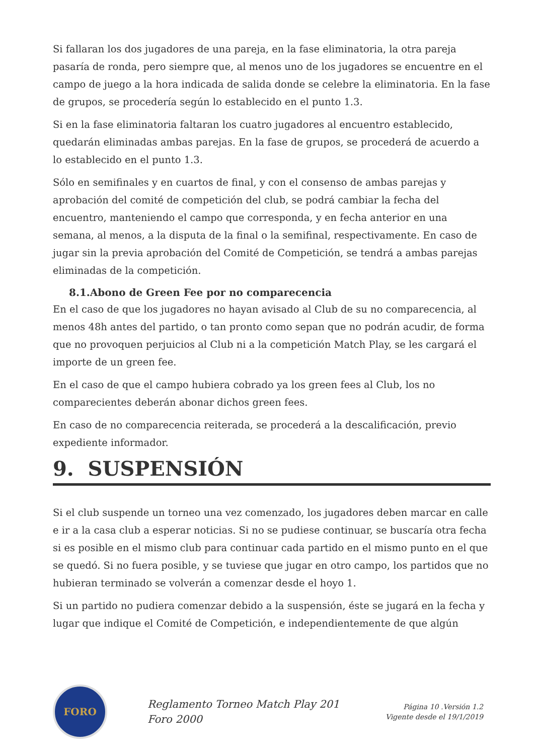Si fallaran los dos jugadores de una pareja, en la fase eliminatoria, la otra pareja pasaría de ronda, pero siempre que, al menos uno de los jugadores se encuentre en el campo de juego a la hora indicada de salida donde se celebre la eliminatoria. En la fase de grupos, se procedería según lo establecido en el punto 1.3.
Si en la fase eliminatoria faltaran los cuatro jugadores al encuentro establecido, quedarán eliminadas ambas parejas. En la fase de grupos, se procederá de acuerdo a lo establecido en el punto 1.3.
Sólo en semifinales y en cuartos de final, y con el consenso de ambas parejas y aprobación del comité de competición del club, se podrá cambiar la fecha del encuentro, manteniendo el campo que corresponda, y en fecha anterior en una semana, al menos, a la disputa de la final o la semifinal, respectivamente. En caso de jugar sin la previa aprobación del Comité de Competición, se tendrá a ambas parejas eliminadas de la competición.
8.1.Abono de Green Fee por no comparecencia
En el caso de que los jugadores no hayan avisado al Club de su no comparecencia, al menos 48h antes del partido, o tan pronto como sepan que no podrán acudir, de forma que no provoquen perjuicios al Club ni a la competición Match Play, se les cargará el importe de un green fee.
En el caso de que el campo hubiera cobrado ya los green fees al Club, los no comparecientes deberán abonar dichos green fees.
En caso de no comparecencia reiterada, se procederá a la descalificación, previo expediente informador.
9. SUSPENSIÓN
Si el club suspende un torneo una vez comenzado, los jugadores deben marcar en calle e ir a la casa club a esperar noticias. Si no se pudiese continuar, se buscaría otra fecha si es posible en el mismo club para continuar cada partido en el mismo punto en el que se quedó. Si no fuera posible, y se tuviese que jugar en otro campo, los partidos que no hubieran terminado se volverán a comenzar desde el hoyo 1.
Si un partido no pudiera comenzar debido a la suspensión, éste se jugará en la fecha y lugar que indique el Comité de Competición, e independientemente de que algún
FORO
Reglamento Torneo Match Play 201
Foro 2000
Página 10 .Versión 1.2
Vigente desde el 19/1/2019